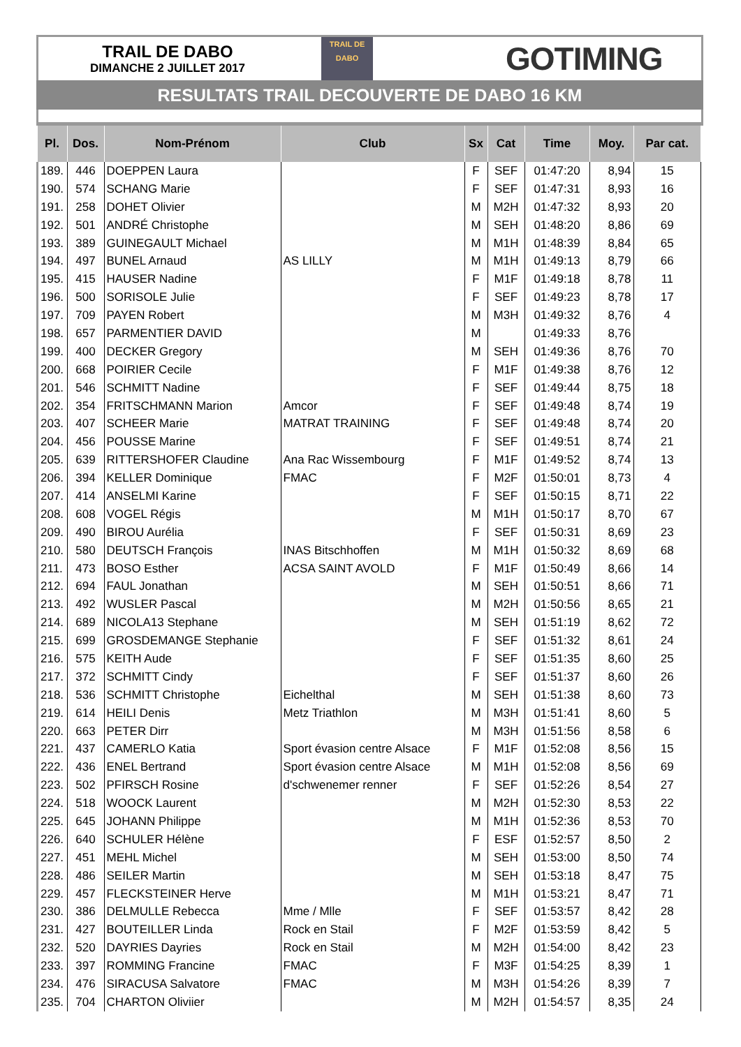TRAIL DE DABO
DIMANCHE 2 JUILLET 2017
TRAIL DE
DABO
GOTIMING
RESULTATS TRAIL DECOUVERTE DE DABO 16 KM
| Pl. | Dos. | Nom-Prénom | Club | Sx | Cat | Time | Moy. | Par cat. |
| --- | --- | --- | --- | --- | --- | --- | --- | --- |
| 189. | 446 | DOEPPEN Laura | | F | SEF | 01:47:20 | 8,94 | 15 |
| 190. | 574 | SCHANG Marie | | F | SEF | 01:47:31 | 8,93 | 16 |
| 191. | 258 | DOHET Olivier | | M | M2H | 01:47:32 | 8,93 | 20 |
| 192. | 501 | ANDRÉ Christophe | | M | SEH | 01:48:20 | 8,86 | 69 |
| 193. | 389 | GUINEGAULT Michael | | M | M1H | 01:48:39 | 8,84 | 65 |
| 194. | 497 | BUNEL Arnaud | AS LILLY | M | M1H | 01:49:13 | 8,79 | 66 |
| 195. | 415 | HAUSER Nadine | | F | M1F | 01:49:18 | 8,78 | 11 |
| 196. | 500 | SORISOLE Julie | | F | SEF | 01:49:23 | 8,78 | 17 |
| 197. | 709 | PAYEN Robert | | M | M3H | 01:49:32 | 8,76 | 4 |
| 198. | 657 | PARMENTIER DAVID | | M | | 01:49:33 | 8,76 | |
| 199. | 400 | DECKER Gregory | | M | SEH | 01:49:36 | 8,76 | 70 |
| 200. | 668 | POIRIER Cecile | | F | M1F | 01:49:38 | 8,76 | 12 |
| 201. | 546 | SCHMITT Nadine | | F | SEF | 01:49:44 | 8,75 | 18 |
| 202. | 354 | FRITSCHMANN Marion | Amcor | F | SEF | 01:49:48 | 8,74 | 19 |
| 203. | 407 | SCHEER Marie | MATRAT TRAINING | F | SEF | 01:49:48 | 8,74 | 20 |
| 204. | 456 | POUSSE Marine | | F | SEF | 01:49:51 | 8,74 | 21 |
| 205. | 639 | RITTERSHOFER Claudine | Ana Rac Wissembourg | F | M1F | 01:49:52 | 8,74 | 13 |
| 206. | 394 | KELLER Dominique | FMAC | F | M2F | 01:50:01 | 8,73 | 4 |
| 207. | 414 | ANSELMI Karine | | F | SEF | 01:50:15 | 8,71 | 22 |
| 208. | 608 | VOGEL Régis | | M | M1H | 01:50:17 | 8,70 | 67 |
| 209. | 490 | BIROU Aurélia | | F | SEF | 01:50:31 | 8,69 | 23 |
| 210. | 580 | DEUTSCH François | INAS Bitschhoffen | M | M1H | 01:50:32 | 8,69 | 68 |
| 211. | 473 | BOSO Esther | ACSA SAINT AVOLD | F | M1F | 01:50:49 | 8,66 | 14 |
| 212. | 694 | FAUL Jonathan | | M | SEH | 01:50:51 | 8,66 | 71 |
| 213. | 492 | WUSLER Pascal | | M | M2H | 01:50:56 | 8,65 | 21 |
| 214. | 689 | NICOLA13 Stephane | | M | SEH | 01:51:19 | 8,62 | 72 |
| 215. | 699 | GROSDEMANGE Stephanie | | F | SEF | 01:51:32 | 8,61 | 24 |
| 216. | 575 | KEITH Aude | | F | SEF | 01:51:35 | 8,60 | 25 |
| 217. | 372 | SCHMITT Cindy | | F | SEF | 01:51:37 | 8,60 | 26 |
| 218. | 536 | SCHMITT Christophe | Eichelthal | M | SEH | 01:51:38 | 8,60 | 73 |
| 219. | 614 | HEILI Denis | Metz Triathlon | M | M3H | 01:51:41 | 8,60 | 5 |
| 220. | 663 | PETER Dirr | | M | M3H | 01:51:56 | 8,58 | 6 |
| 221. | 437 | CAMERLO Katia | Sport évasion centre Alsace | F | M1F | 01:52:08 | 8,56 | 15 |
| 222. | 436 | ENEL Bertrand | Sport évasion centre Alsace | M | M1H | 01:52:08 | 8,56 | 69 |
| 223. | 502 | PFIRSCH Rosine | d'schwenemer renner | F | SEF | 01:52:26 | 8,54 | 27 |
| 224. | 518 | WOOCK Laurent | | M | M2H | 01:52:30 | 8,53 | 22 |
| 225. | 645 | JOHANN Philippe | | M | M1H | 01:52:36 | 8,53 | 70 |
| 226. | 640 | SCHULER Hélène | | F | ESF | 01:52:57 | 8,50 | 2 |
| 227. | 451 | MEHL Michel | | M | SEH | 01:53:00 | 8,50 | 74 |
| 228. | 486 | SEILER Martin | | M | SEH | 01:53:18 | 8,47 | 75 |
| 229. | 457 | FLECKSTEINER Herve | | M | M1H | 01:53:21 | 8,47 | 71 |
| 230. | 386 | DELMULLE Rebecca | Mme / Mlle | F | SEF | 01:53:57 | 8,42 | 28 |
| 231. | 427 | BOUTEILLER Linda | Rock en Stail | F | M2F | 01:53:59 | 8,42 | 5 |
| 232. | 520 | DAYRIES Dayries | Rock en Stail | M | M2H | 01:54:00 | 8,42 | 23 |
| 233. | 397 | ROMMING Francine | FMAC | F | M3F | 01:54:25 | 8,39 | 1 |
| 234. | 476 | SIRACUSA Salvatore | FMAC | M | M3H | 01:54:26 | 8,39 | 7 |
| 235. | 704 | CHARTON Oliviier | | M | M2H | 01:54:57 | 8,35 | 24 |